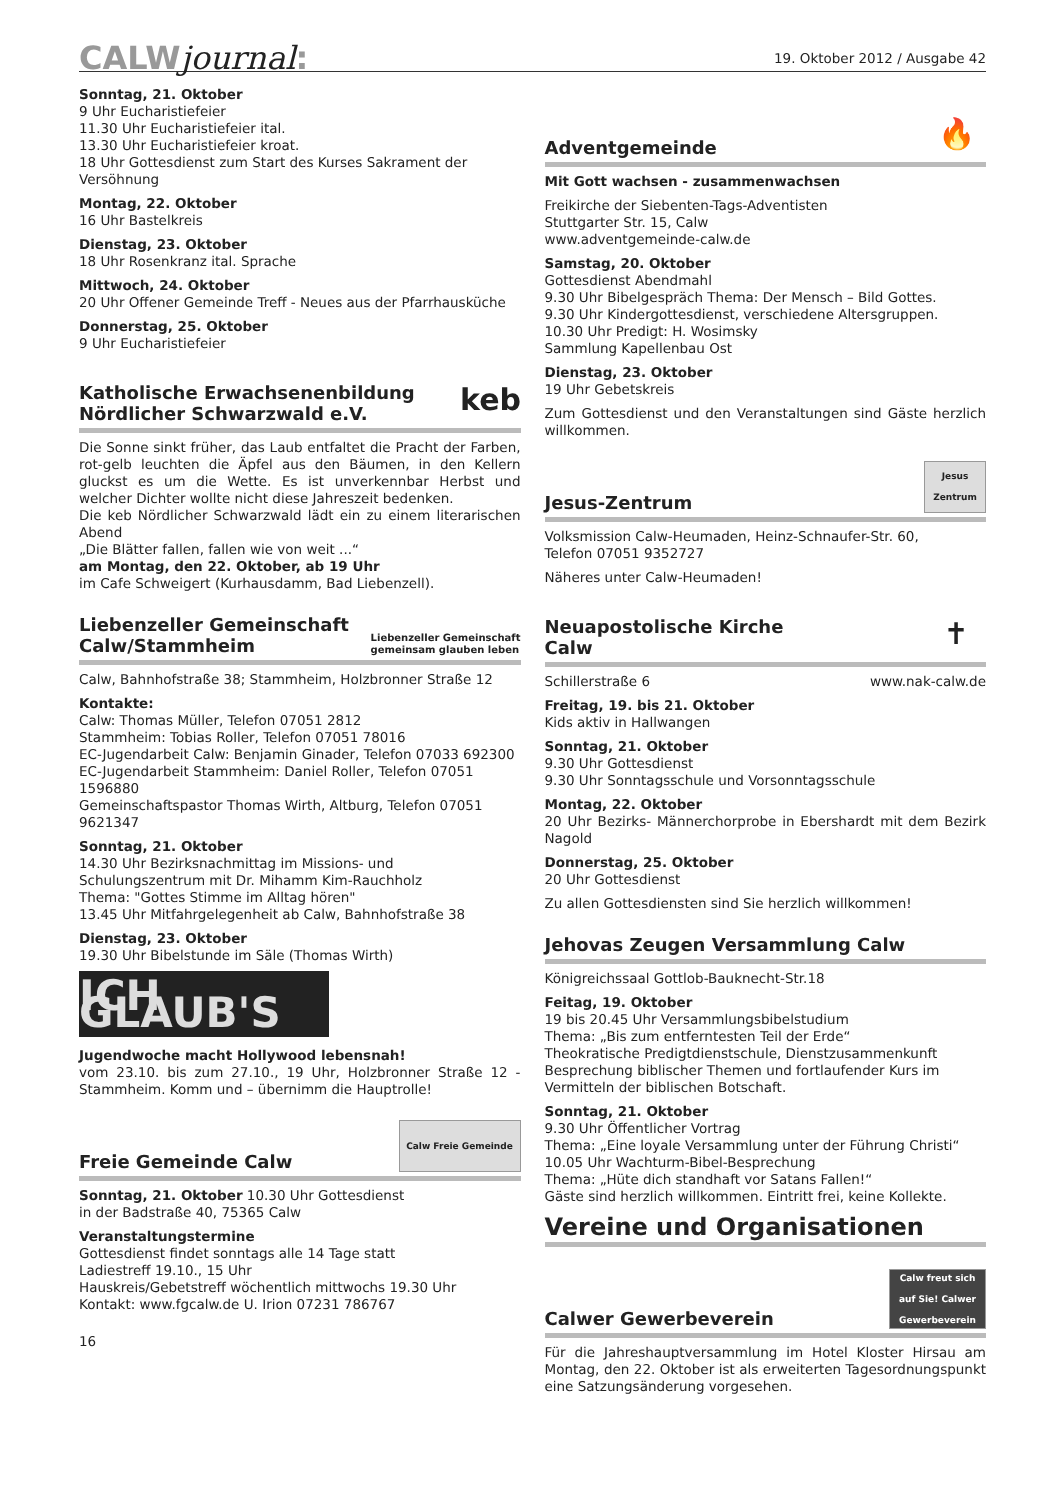CALWjournal:
19. Oktober 2012 / Ausgabe 42
Sonntag, 21. Oktober
9 Uhr Eucharistiefeier
11.30 Uhr Eucharistiefeier ital.
13.30 Uhr Eucharistiefeier kroat.
18 Uhr Gottesdienst zum Start des Kurses Sakrament der Versöhnung
Montag, 22. Oktober
16 Uhr Bastelkreis
Dienstag, 23. Oktober
18 Uhr Rosenkranz ital. Sprache
Mittwoch, 24. Oktober
20 Uhr Offener Gemeinde Treff - Neues aus der Pfarrhausküche
Donnerstag, 25. Oktober
9 Uhr Eucharistiefeier
Katholische Erwachsenenbildung
Nördlicher Schwarzwald e.V. keb
Die Sonne sinkt früher, das Laub entfaltet die Pracht der Farben, rot-gelb leuchten die Äpfel aus den Bäumen, in den Kellern gluckst es um die Wette. Es ist unverkennbar Herbst und welcher Dichter wollte nicht diese Jahreszeit bedenken.
Die keb Nördlicher Schwarzwald lädt ein zu einem literarischen Abend
„Die Blätter fallen, fallen wie von weit ...“
am Montag, den 22. Oktober, ab 19 Uhr
im Cafe Schweigert (Kurhausdamm, Bad Liebenzell).
Liebenzeller Gemeinschaft
Calw/Stammheim Liebenzeller Gemeinschaft
gemeinsam glauben leben
Calw, Bahnhofstraße 38; Stammheim, Holzbronner Straße 12
Kontakte:
Calw: Thomas Müller, Telefon 07051 2812
Stammheim: Tobias Roller, Telefon 07051 78016
EC-Jugendarbeit Calw: Benjamin Ginader, Telefon 07033 692300
EC-Jugendarbeit Stammheim: Daniel Roller, Telefon 07051 1596880
Gemeinschaftspastor Thomas Wirth, Altburg, Telefon 07051 9621347
Sonntag, 21. Oktober
14.30 Uhr Bezirksnachmittag im Missions- und Schulungszentrum mit Dr. Mihamm Kim-Rauchholz
Thema: "Gottes Stimme im Alltag hören"
13.45 Uhr Mitfahrgelegenheit ab Calw, Bahnhofstraße 38
Dienstag, 23. Oktober
19.30 Uhr Bibelstunde im Säle (Thomas Wirth)
ICH GLAUB'S
Jugendwoche macht Hollywood lebensnah!
vom 23.10. bis zum 27.10., 19 Uhr, Holzbronner Straße 12 - Stammheim. Komm und – übernimm die Hauptrolle!
Freie Gemeinde Calw Calw Freie Gemeinde
Sonntag, 21. Oktober 10.30 Uhr Gottesdienst
in der Badstraße 40, 75365 Calw
Veranstaltungstermine
Gottesdienst findet sonntags alle 14 Tage statt
Ladiestreff 19.10., 15 Uhr
Hauskreis/Gebetstreff wöchentlich mittwochs 19.30 Uhr
Kontakt: www.fgcalw.de U. Irion 07231 786767
16
Adventgemeinde 🔥
Mit Gott wachsen - zusammenwachsen
Freikirche der Siebenten-Tags-Adventisten
Stuttgarter Str. 15, Calw
www.adventgemeinde-calw.de
Samstag, 20. Oktober
Gottesdienst Abendmahl
9.30 Uhr Bibelgespräch Thema: Der Mensch – Bild Gottes.
9.30 Uhr Kindergottesdienst, verschiedene Altersgruppen.
10.30 Uhr Predigt: H. Wosimsky
Sammlung Kapellenbau Ost
Dienstag, 23. Oktober
19 Uhr Gebetskreis
Zum Gottesdienst und den Veranstaltungen sind Gäste herzlich willkommen.
Jesus-Zentrum Jesus Zentrum
Volksmission Calw-Heumaden, Heinz-Schnaufer-Str. 60,
Telefon 07051 9352727
Näheres unter Calw-Heumaden!
Neuapostolische Kirche
Calw ✝
Schillerstraße 6 www.nak-calw.de
Freitag, 19. bis 21. Oktober
Kids aktiv in Hallwangen
Sonntag, 21. Oktober
9.30 Uhr Gottesdienst
9.30 Uhr Sonntagsschule und Vorsonntagsschule
Montag, 22. Oktober
20 Uhr Bezirks- Männerchorprobe in Ebershardt mit dem Bezirk Nagold
Donnerstag, 25. Oktober
20 Uhr Gottesdienst
Zu allen Gottesdiensten sind Sie herzlich willkommen!
Jehovas Zeugen Versammlung Calw
Königreichssaal Gottlob-Bauknecht-Str.18
Feitag, 19. Oktober
19 bis 20.45 Uhr Versammlungsbibelstudium
Thema: „Bis zum entferntesten Teil der Erde“
Theokratische Predigtdienstschule, Dienstzusammenkunft
Besprechung biblischer Themen und fortlaufender Kurs im Vermitteln der biblischen Botschaft.
Sonntag, 21. Oktober
9.30 Uhr Öffentlicher Vortrag
Thema: „Eine loyale Versammlung unter der Führung Christi“
10.05 Uhr Wachturm-Bibel-Besprechung
Thema: „Hüte dich standhaft vor Satans Fallen!“
Gäste sind herzlich willkommen. Eintritt frei, keine Kollekte.
Vereine und Organisationen
Calwer Gewerbeverein Calw freut sich auf Sie! Calwer Gewerbeverein
Für die Jahreshauptversammlung im Hotel Kloster Hirsau am Montag, den 22. Oktober ist als erweiterten Tagesordnungspunkt eine Satzungsänderung vorgesehen.